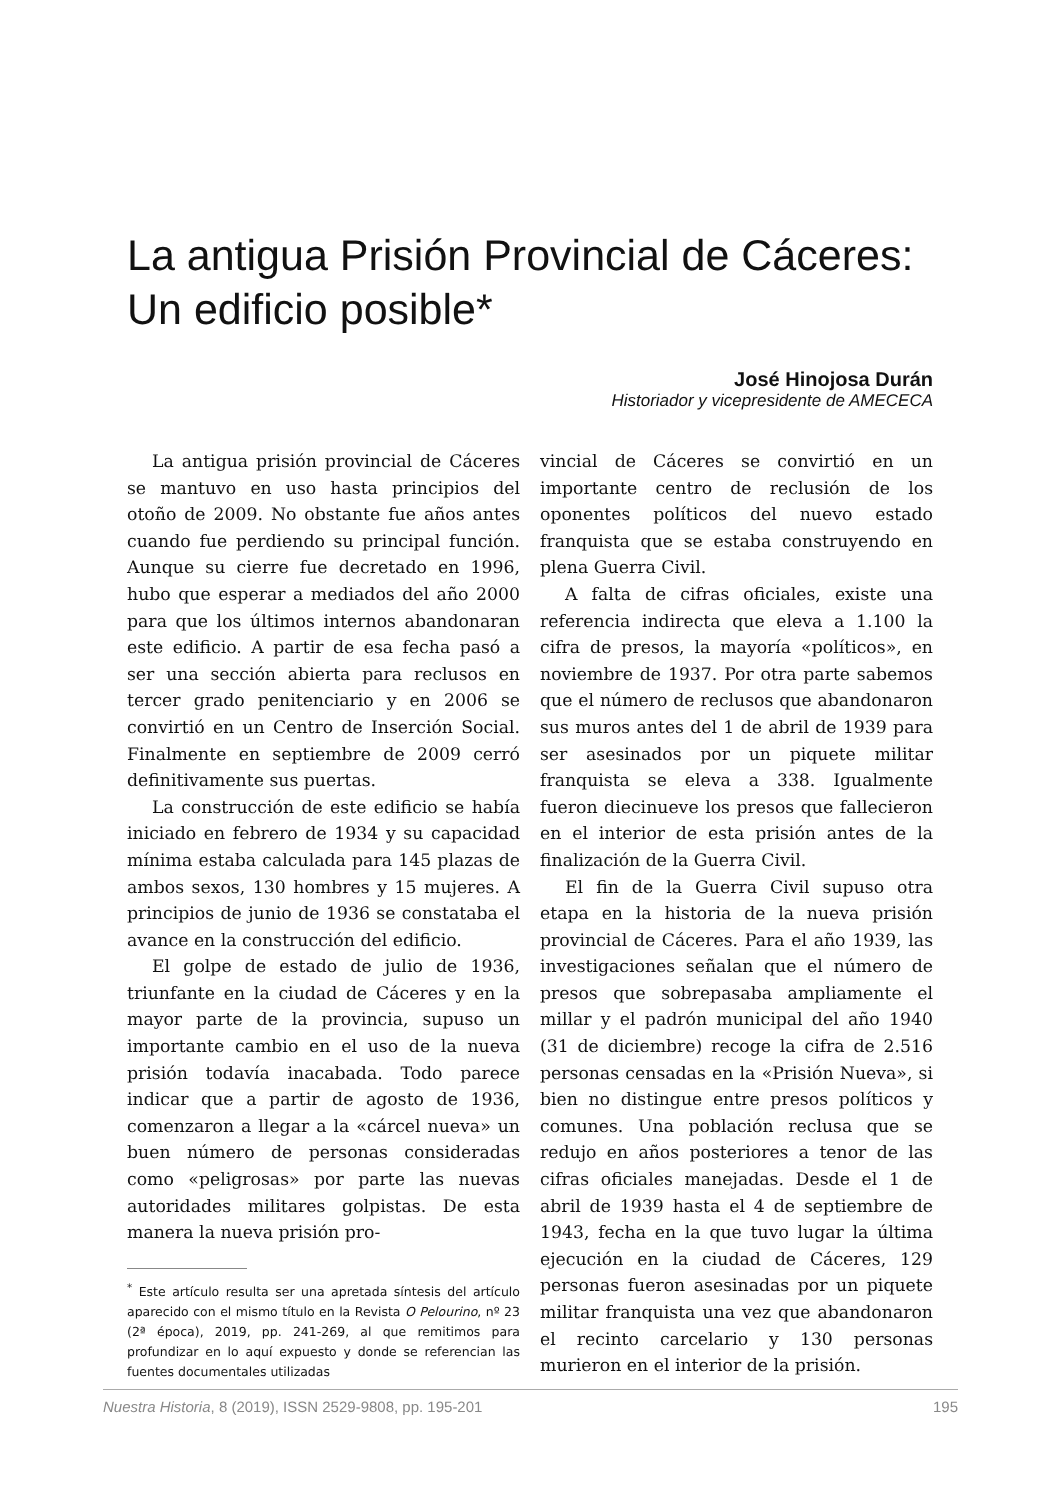La antigua Prisión Provincial de Cáceres: Un edificio posible*
José Hinojosa Durán
Historiador y vicepresidente de AMECECA
La antigua prisión provincial de Cáceres se mantuvo en uso hasta principios del otoño de 2009. No obstante fue años antes cuando fue perdiendo su principal función. Aunque su cierre fue decretado en 1996, hubo que esperar a mediados del año 2000 para que los últimos internos abandonaran este edificio. A partir de esa fecha pasó a ser una sección abierta para reclusos en tercer grado penitenciario y en 2006 se convirtió en un Centro de Inserción Social. Finalmente en septiembre de 2009 cerró definitivamente sus puertas.
La construcción de este edificio se había iniciado en febrero de 1934 y su capacidad mínima estaba calculada para 145 plazas de ambos sexos, 130 hombres y 15 mujeres. A principios de junio de 1936 se constataba el avance en la construcción del edificio.
El golpe de estado de julio de 1936, triunfante en la ciudad de Cáceres y en la mayor parte de la provincia, supuso un importante cambio en el uso de la nueva prisión todavía inacabada. Todo parece indicar que a partir de agosto de 1936, comenzaron a llegar a la «cárcel nueva» un buen número de personas consideradas como «peligrosas» por parte las nuevas autoridades militares golpistas. De esta manera la nueva prisión pro-
<sup>*</sup> Este artículo resulta ser una apretada síntesis del artículo aparecido con el mismo título en la Revista O Pelourino, nº 23 (2ª época), 2019, pp. 241-269, al que remitimos para profundizar en lo aquí expuesto y donde se referencian las fuentes documentales utilizadas
vincial de Cáceres se convirtió en un importante centro de reclusión de los oponentes políticos del nuevo estado franquista que se estaba construyendo en plena Guerra Civil.
A falta de cifras oficiales, existe una referencia indirecta que eleva a 1.100 la cifra de presos, la mayoría «políticos», en noviembre de 1937. Por otra parte sabemos que el número de reclusos que abandonaron sus muros antes del 1 de abril de 1939 para ser asesinados por un piquete militar franquista se eleva a 338. Igualmente fueron diecinueve los presos que fallecieron en el interior de esta prisión antes de la finalización de la Guerra Civil.
El fin de la Guerra Civil supuso otra etapa en la historia de la nueva prisión provincial de Cáceres. Para el año 1939, las investigaciones señalan que el número de presos que sobrepasaba ampliamente el millar y el padrón municipal del año 1940 (31 de diciembre) recoge la cifra de 2.516 personas censadas en la «Prisión Nueva», si bien no distingue entre presos políticos y comunes. Una población reclusa que se redujo en años posteriores a tenor de las cifras oficiales manejadas. Desde el 1 de abril de 1939 hasta el 4 de septiembre de 1943, fecha en la que tuvo lugar la última ejecución en la ciudad de Cáceres, 129 personas fueron asesinadas por un piquete militar franquista una vez que abandonaron el recinto carcelario y 130 personas murieron en el interior de la prisión.
Nuestra Historia, 8 (2019), ISSN 2529-9808, pp. 195-201 195